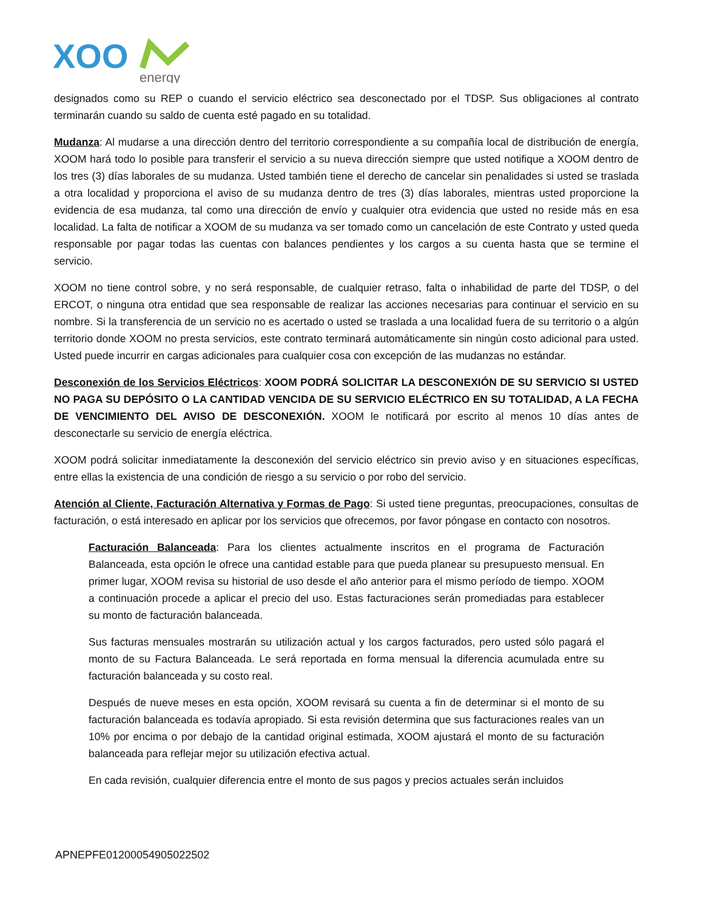XOO
energy
designados como su REP o cuando el servicio eléctrico sea desconectado por el TDSP. Sus obligaciones al contrato terminarán cuando su saldo de cuenta esté pagado en su totalidad.
Mudanza: Al mudarse a una dirección dentro del territorio correspondiente a su compañía local de distribución de energía, XOOM hará todo lo posible para transferir el servicio a su nueva dirección siempre que usted notifique a XOOM dentro de los tres (3) días laborales de su mudanza. Usted también tiene el derecho de cancelar sin penalidades si usted se traslada a otra localidad y proporciona el aviso de su mudanza dentro de tres (3) días laborales, mientras usted proporcione la evidencia de esa mudanza, tal como una dirección de envío y cualquier otra evidencia que usted no reside más en esa localidad. La falta de notificar a XOOM de su mudanza va ser tomado como un cancelación de este Contrato y usted queda responsable por pagar todas las cuentas con balances pendientes y los cargos a su cuenta hasta que se termine el servicio.
XOOM no tiene control sobre, y no será responsable, de cualquier retraso, falta o inhabilidad de parte del TDSP, o del ERCOT, o ninguna otra entidad que sea responsable de realizar las acciones necesarias para continuar el servicio en su nombre. Si la transferencia de un servicio no es acertado o usted se traslada a una localidad fuera de su territorio o a algún territorio donde XOOM no presta servicios, este contrato terminará automáticamente sin ningún costo adicional para usted. Usted puede incurrir en cargas adicionales para cualquier cosa con excepción de las mudanzas no estándar.
Desconexión de los Servicios Eléctricos: XOOM PODRÁ SOLICITAR LA DESCONEXIÓN DE SU SERVICIO SI USTED NO PAGA SU DEPÓSITO O LA CANTIDAD VENCIDA DE SU SERVICIO ELÉCTRICO EN SU TOTALIDAD, A LA FECHA DE VENCIMIENTO DEL AVISO DE DESCONEXIÓN. XOOM le notificará por escrito al menos 10 días antes de desconectarle su servicio de energía eléctrica.
XOOM podrá solicitar inmediatamente la desconexión del servicio eléctrico sin previo aviso y en situaciones específicas, entre ellas la existencia de una condición de riesgo a su servicio o por robo del servicio.
Atención al Cliente, Facturación Alternativa y Formas de Pago: Si usted tiene preguntas, preocupaciones, consultas de facturación, o está interesado en aplicar por los servicios que ofrecemos, por favor póngase en contacto con nosotros.
Facturación Balanceada: Para los clientes actualmente inscritos en el programa de Facturación Balanceada, esta opción le ofrece una cantidad estable para que pueda planear su presupuesto mensual. En primer lugar, XOOM revisa su historial de uso desde el año anterior para el mismo período de tiempo. XOOM a continuación procede a aplicar el precio del uso. Estas facturaciones serán promediadas para establecer su monto de facturación balanceada.
Sus facturas mensuales mostrarán su utilización actual y los cargos facturados, pero usted sólo pagará el monto de su Factura Balanceada. Le será reportada en forma mensual la diferencia acumulada entre su facturación balanceada y su costo real.
Después de nueve meses en esta opción, XOOM revisará su cuenta a fin de determinar si el monto de su facturación balanceada es todavía apropiado. Si esta revisión determina que sus facturaciones reales van un 10% por encima o por debajo de la cantidad original estimada, XOOM ajustará el monto de su facturación balanceada para reflejar mejor su utilización efectiva actual.
En cada revisión, cualquier diferencia entre el monto de sus pagos y precios actuales serán incluidos
APNEPFE01200054905022502